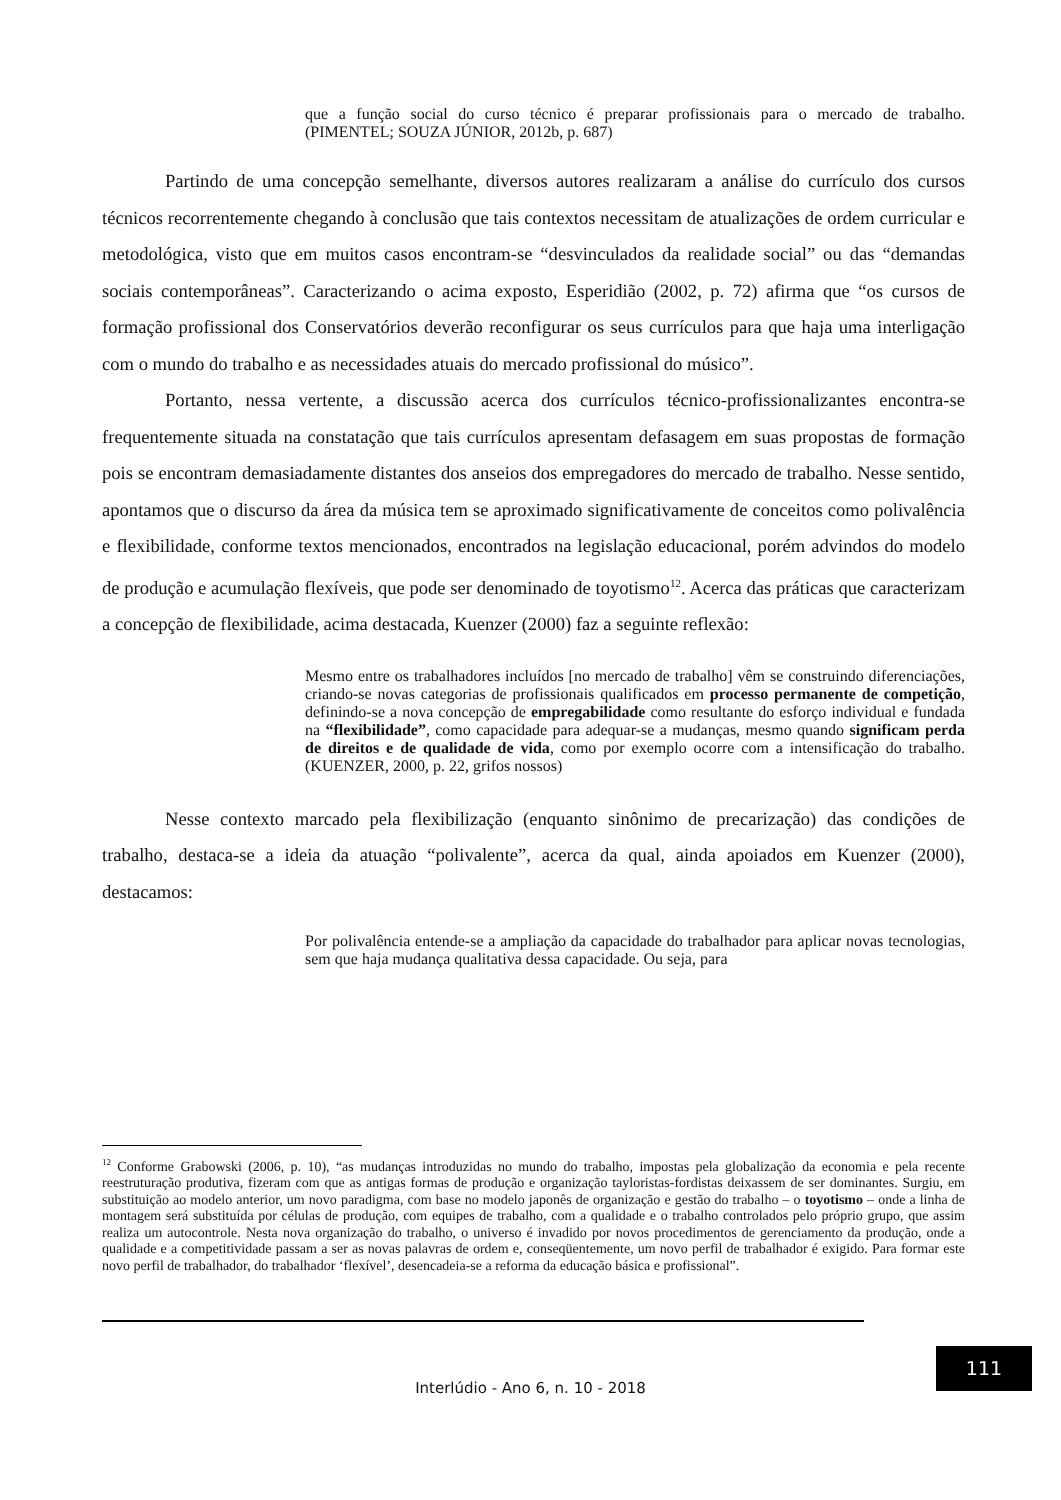que a função social do curso técnico é preparar profissionais para o mercado de trabalho. (PIMENTEL; SOUZA JÚNIOR, 2012b, p. 687)
Partindo de uma concepção semelhante, diversos autores realizaram a análise do currículo dos cursos técnicos recorrentemente chegando à conclusão que tais contextos necessitam de atualizações de ordem curricular e metodológica, visto que em muitos casos encontram-se “desvinculados da realidade social” ou das “demandas sociais contemporâneas”. Caracterizando o acima exposto, Esperidião (2002, p. 72) afirma que “os cursos de formação profissional dos Conservatórios deverão reconfigurar os seus currículos para que haja uma interligação com o mundo do trabalho e as necessidades atuais do mercado profissional do músico”.
Portanto, nessa vertente, a discussão acerca dos currículos técnico-profissionalizantes encontra-se frequentemente situada na constatação que tais currículos apresentam defasagem em suas propostas de formação pois se encontram demasiadamente distantes dos anseios dos empregadores do mercado de trabalho. Nesse sentido, apontamos que o discurso da área da música tem se aproximado significativamente de conceitos como polivalência e flexibilidade, conforme textos mencionados, encontrados na legislação educacional, porém advindos do modelo de produção e acumulação flexíveis, que pode ser denominado de toyotismo<sup>12</sup>. Acerca das práticas que caracterizam a concepção de flexibilidade, acima destacada, Kuenzer (2000) faz a seguinte reflexão:
Mesmo entre os trabalhadores incluídos [no mercado de trabalho] vêm se construindo diferenciações, criando-se novas categorias de profissionais qualificados em processo permanente de competição, definindo-se a nova concepção de empregabilidade como resultante do esforço individual e fundada na “flexibilidade”, como capacidade para adequar-se a mudanças, mesmo quando significam perda de direitos e de qualidade de vida, como por exemplo ocorre com a intensificação do trabalho. (KUENZER, 2000, p. 22, grifos nossos)
Nesse contexto marcado pela flexibilização (enquanto sinônimo de precarização) das condições de trabalho, destaca-se a ideia da atuação “polivalente”, acerca da qual, ainda apoiados em Kuenzer (2000), destacamos:
Por polivalência entende-se a ampliação da capacidade do trabalhador para aplicar novas tecnologias, sem que haja mudança qualitativa dessa capacidade. Ou seja, para
<sup>12</sup> Conforme Grabowski (2006, p. 10), “as mudanças introduzidas no mundo do trabalho, impostas pela globalização da economia e pela recente reestruturação produtiva, fizeram com que as antigas formas de produção e organização tayloristas-fordistas deixassem de ser dominantes. Surgiu, em substituição ao modelo anterior, um novo paradigma, com base no modelo japonês de organização e gestão do trabalho – o toyotismo – onde a linha de montagem será substituída por células de produção, com equipes de trabalho, com a qualidade e o trabalho controlados pelo próprio grupo, que assim realiza um autocontrole. Nesta nova organização do trabalho, o universo é invadido por novos procedimentos de gerenciamento da produção, onde a qualidade e a competitividade passam a ser as novas palavras de ordem e, conseqüentemente, um novo perfil de trabalhador é exigido. Para formar este novo perfil de trabalhador, do trabalhador ‘flexível’, desencadeia-se a reforma da educação básica e profissional”.
111
Interlúdio - Ano 6, n. 10 - 2018